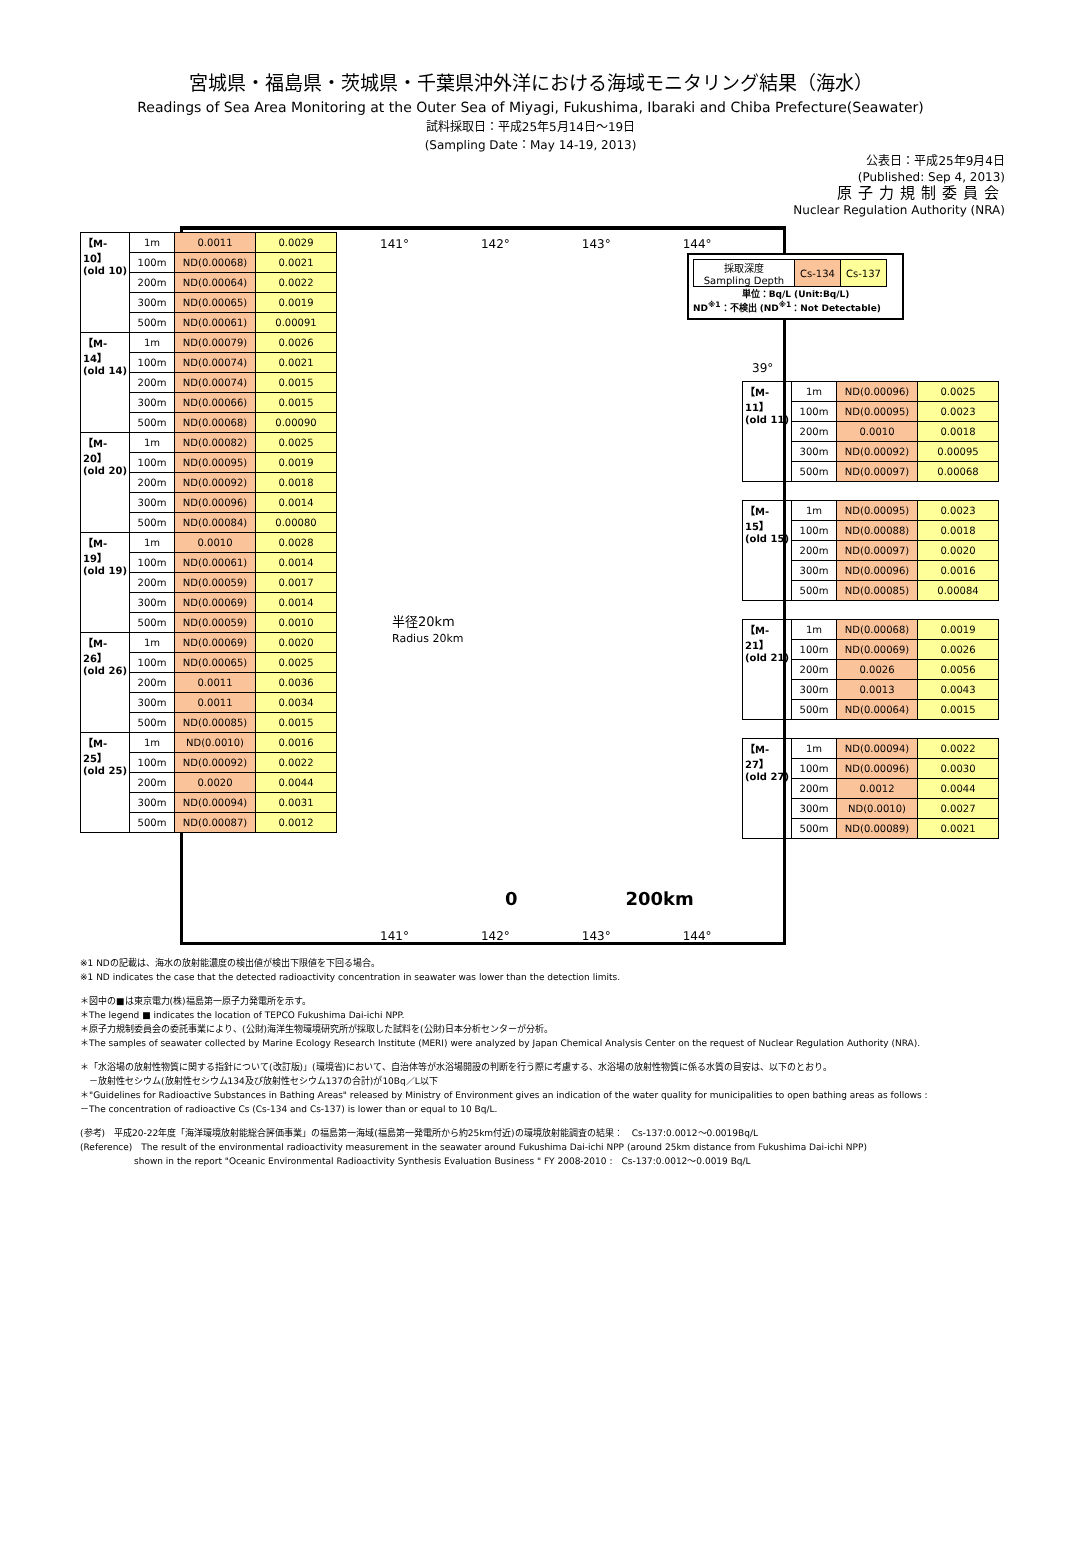宮城県・福島県・茨城県・千葉県沖外洋における海域モニタリング結果（海水）
Readings of Sea Area Monitoring at the Outer Sea of Miyagi, Fukushima, Ibaraki and Chiba Prefecture(Seawater)
試料採取日：平成25年5月14日～19日
(Sampling Date：May 14-19, 2013)
公表日：平成25年9月4日
(Published: Sep 4, 2013)
原子力規制委員会
Nuclear Regulation Authority (NRA)
| 採取深度 Sampling Depth | Cs-134 | Cs-137 |
単位：Bq/L (Unit:Bq/L)
ND<sup>※1</sup>：不検出 (ND<sup>※1</sup>：Not Detectable)
141°　　　　　　142°　　　　　　143°　　　　　　144°
39°
半径20km
Radius 20km
0　　　　　　200km
141°　　　　　　142°　　　　　　143°　　　　　　144°
| 【M-10】 (old 10) | 1m | 0.0011 | 0.0029 |
| | 100m | ND(0.00068) | 0.0021 |
| | 200m | ND(0.00064) | 0.0022 |
| | 300m | ND(0.00065) | 0.0019 |
| | 500m | ND(0.00061) | 0.00091 |
| 【M-14】 (old 14) | 1m | ND(0.00079) | 0.0026 |
| | 100m | ND(0.00074) | 0.0021 |
| | 200m | ND(0.00074) | 0.0015 |
| | 300m | ND(0.00066) | 0.0015 |
| | 500m | ND(0.00068) | 0.00090 |
| 【M-20】 (old 20) | 1m | ND(0.00082) | 0.0025 |
| | 100m | ND(0.00095) | 0.0019 |
| | 200m | ND(0.00092) | 0.0018 |
| | 300m | ND(0.00096) | 0.0014 |
| | 500m | ND(0.00084) | 0.00080 |
| 【M-19】 (old 19) | 1m | 0.0010 | 0.0028 |
| | 100m | ND(0.00061) | 0.0014 |
| | 200m | ND(0.00059) | 0.0017 |
| | 300m | ND(0.00069) | 0.0014 |
| | 500m | ND(0.00059) | 0.0010 |
| 【M-26】 (old 26) | 1m | ND(0.00069) | 0.0020 |
| | 100m | ND(0.00065) | 0.0025 |
| | 200m | 0.0011 | 0.0036 |
| | 300m | 0.0011 | 0.0034 |
| | 500m | ND(0.00085) | 0.0015 |
| 【M-25】 (old 25) | 1m | ND(0.0010) | 0.0016 |
| | 100m | ND(0.00092) | 0.0022 |
| | 200m | 0.0020 | 0.0044 |
| | 300m | ND(0.00094) | 0.0031 |
| | 500m | ND(0.00087) | 0.0012 |
| 【M-11】 (old 11) | 1m | ND(0.00096) | 0.0025 |
| | 100m | ND(0.00095) | 0.0023 |
| | 200m | 0.0010 | 0.0018 |
| | 300m | ND(0.00092) | 0.00095 |
| | 500m | ND(0.00097) | 0.00068 |
| 【M-15】 (old 15) | 1m | ND(0.00095) | 0.0023 |
| | 100m | ND(0.00088) | 0.0018 |
| | 200m | ND(0.00097) | 0.0020 |
| | 300m | ND(0.00096) | 0.0016 |
| | 500m | ND(0.00085) | 0.00084 |
| 【M-21】 (old 21) | 1m | ND(0.00068) | 0.0019 |
| | 100m | ND(0.00069) | 0.0026 |
| | 200m | 0.0026 | 0.0056 |
| | 300m | 0.0013 | 0.0043 |
| | 500m | ND(0.00064) | 0.0015 |
| 【M-27】 (old 27) | 1m | ND(0.00094) | 0.0022 |
| | 100m | ND(0.00096) | 0.0030 |
| | 200m | 0.0012 | 0.0044 |
| | 300m | ND(0.0010) | 0.0027 |
| | 500m | ND(0.00089) | 0.0021 |
※1 NDの記載は、海水の放射能濃度の検出値が検出下限値を下回る場合。
※1 ND indicates the case that the detected radioactivity concentration in seawater was lower than the detection limits.
＊図中の■は東京電力(株)福島第一原子力発電所を示す。
＊The legend ■ indicates the location of TEPCO Fukushima Dai-ichi NPP.
＊原子力規制委員会の委託事業により、(公財)海洋生物環境研究所が採取した試料を(公財)日本分析センターが分析。
＊The samples of seawater collected by Marine Ecology Research Institute (MERI) were analyzed by Japan Chemical Analysis Center on the request of Nuclear Regulation Authority (NRA).
＊「水浴場の放射性物質に関する指針について(改訂版)」(環境省)において、自治体等が水浴場開設の判断を行う際に考慮する、水浴場の放射性物質に係る水質の目安は、以下のとおり。
　－放射性セシウム(放射性セシウム134及び放射性セシウム137の合計)が10Bq／L以下
＊"Guidelines for Radioactive Substances in Bathing Areas" released by Ministry of Environment gives an indication of the water quality for municipalities to open bathing areas as follows :
－The concentration of radioactive Cs (Cs-134 and Cs-137) is lower than or equal to 10 Bq/L.
(参考)　平成20-22年度「海洋環境放射能総合評価事業」の福島第一海域(福島第一発電所から約25km付近)の環境放射能調査の結果：　Cs-137:0.0012～0.0019Bq/L
(Reference)　The result of the environmental radioactivity measurement in the seawater around Fukushima Dai-ichi NPP (around 25km distance from Fukushima Dai-ichi NPP)
　　　　　　shown in the report "Oceanic Environmental Radioactivity Synthesis Evaluation Business " FY 2008-2010 :　Cs-137:0.0012～0.0019 Bq/L